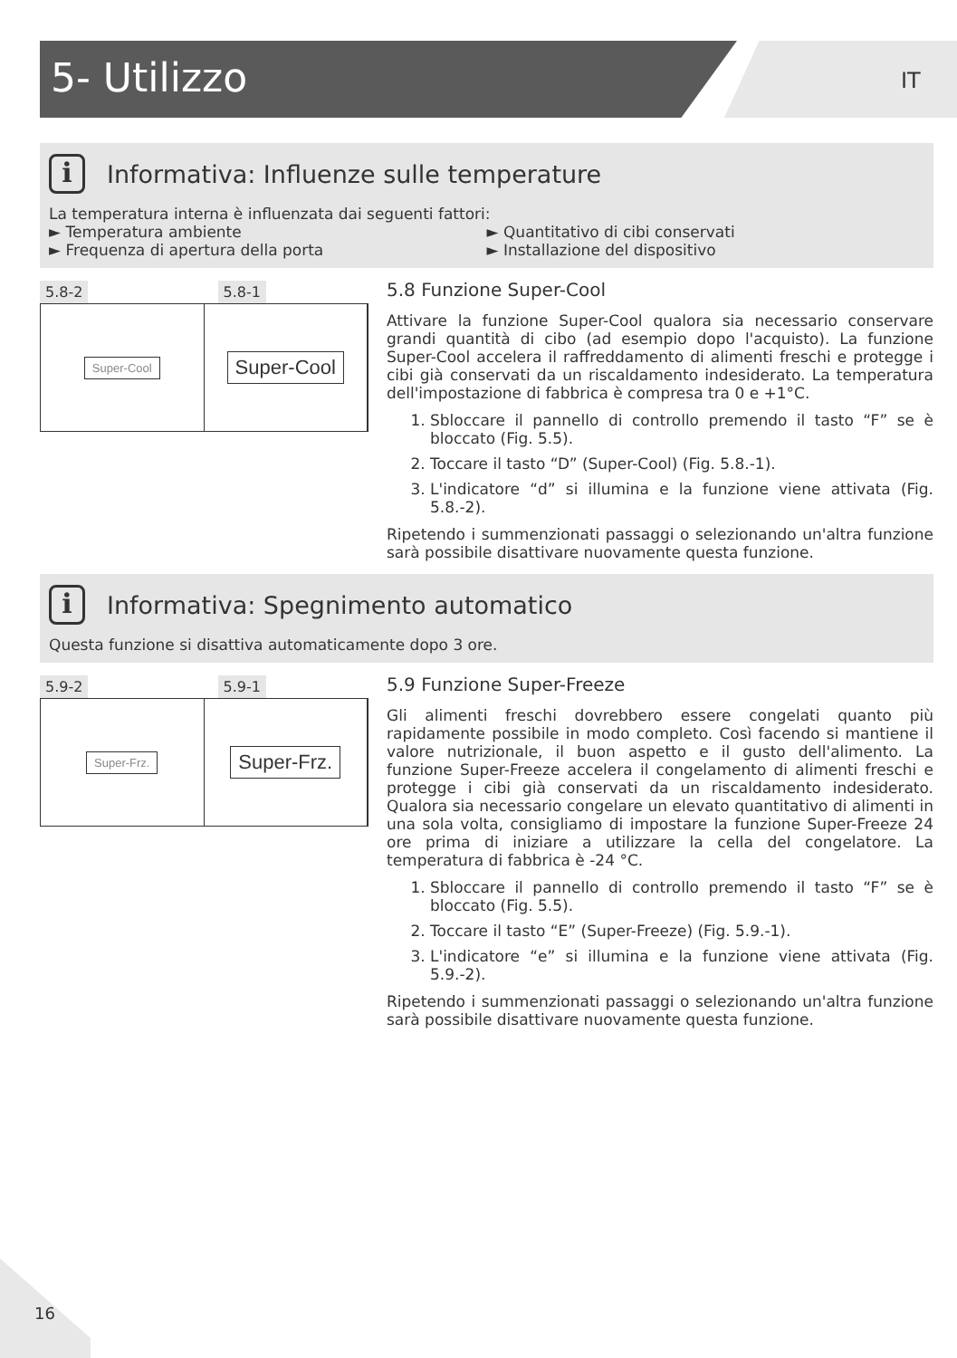5- Utilizzo IT
i Informativa: Influenze sulle temperature
La temperatura interna è influenzata dai seguenti fattori:
► Temperatura ambiente
► Frequenza di apertura della porta
► Quantitativo di cibi conservati
► Installazione del dispositivo
5.8-2 5.8-1
Super-Cool
Super-Cool
5.8 Funzione Super-Cool
Attivare la funzione Super-Cool qualora sia necessario conservare grandi quantità di cibo (ad esempio dopo l'acquisto). La funzione Super-Cool accelera il raffreddamento di alimenti freschi e protegge i cibi già conservati da un riscaldamento indesiderato. La temperatura dell'impostazione di fabbrica è compresa tra 0 e +1°C.
1. Sbloccare il pannello di controllo premendo il tasto “F” se è bloccato (Fig. 5.5).
2. Toccare il tasto “D” (Super-Cool) (Fig. 5.8.-1).
3. L'indicatore “d” si illumina e la funzione viene attivata (Fig. 5.8.-2).
Ripetendo i summenzionati passaggi o selezionando un'altra funzione sarà possibile disattivare nuovamente questa funzione.
i Informativa: Spegnimento automatico
Questa funzione si disattiva automaticamente dopo 3 ore.
5.9-2 5.9-1
Super-Frz.
Super-Frz.
5.9 Funzione Super-Freeze
Gli alimenti freschi dovrebbero essere congelati quanto più rapidamente possibile in modo completo. Così facendo si mantiene il valore nutrizionale, il buon aspetto e il gusto dell'alimento. La funzione Super-Freeze accelera il congelamento di alimenti freschi e protegge i cibi già conservati da un riscaldamento indesiderato. Qualora sia necessario congelare un elevato quantitativo di alimenti in una sola volta, consigliamo di impostare la funzione Super-Freeze 24 ore prima di iniziare a utilizzare la cella del congelatore. La temperatura di fabbrica è -24 °C.
1. Sbloccare il pannello di controllo premendo il tasto “F” se è bloccato (Fig. 5.5).
2. Toccare il tasto “E” (Super-Freeze) (Fig. 5.9.-1).
3. L'indicatore “e” si illumina e la funzione viene attivata (Fig. 5.9.-2).
Ripetendo i summenzionati passaggi o selezionando un'altra funzione sarà possibile disattivare nuovamente questa funzione.
16